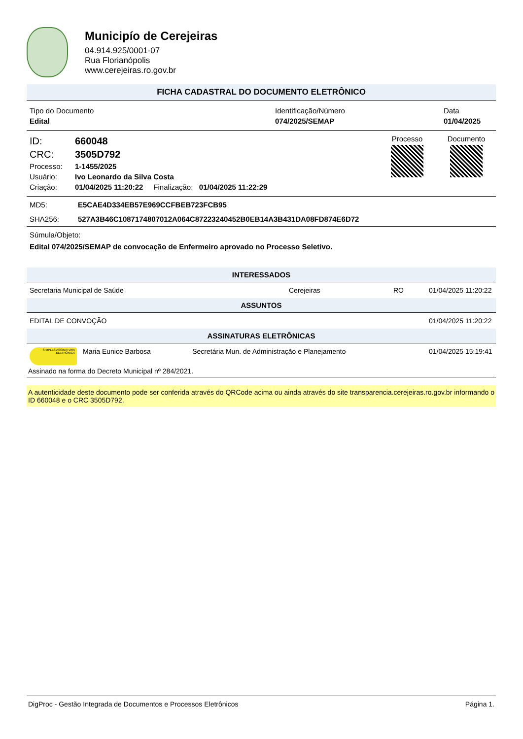Municipío de Cerejeiras
04.914.925/0001-07
Rua Florianópolis
www.cerejeiras.ro.gov.br
FICHA CADASTRAL DO DOCUMENTO ELETRÔNICO
| Tipo do Documento | Identificação/Número | Data |
| Edital | 074/2025/SEMAP | 01/04/2025 |
| ID: | 660048 |
| CRC: | 3505D792 |
| Processo: | 1-1455/2025 |
| Usuário: | Ivo Leonardo da Silva Costa |
| Criação: | 01/04/2025 11:20:22 Finalização: 01/04/2025 11:22:29 |
Processo Documento
| MD5: | E5CAE4D334EB57E969CCFBEB723FCB95 |
| SHA256: | 527A3B46C1087174807012A064C87223240452B0EB14A3B431DA08FD874E6D72 |
Súmula/Objeto:
Edital 074/2025/SEMAP de convocação de Enfermeiro aprovado no Processo Seletivo.
INTERESSADOS
| Secretaria Municipal de Saúde | Cerejeiras | RO | 01/04/2025 11:20:22 |
ASSUNTOS
| EDITAL DE CONVOÇÃO | 01/04/2025 11:20:22 |
ASSINATURAS ELETRÔNICAS
| SIMPLES ASSINATURA ELETRÔNICA | Maria Eunice Barbosa | Secretária Mun. de Administração e Planejamento | 01/04/2025 15:19:41 |
Assinado na forma do Decreto Municipal nº 284/2021.
A autenticidade deste documento pode ser conferida através do QRCode acima ou ainda através do site transparencia.cerejeiras.ro.gov.br informando o ID 660048 e o CRC 3505D792.
DigProc - Gestão Integrada de Documentos e Processos Eletrônicos Página 1.